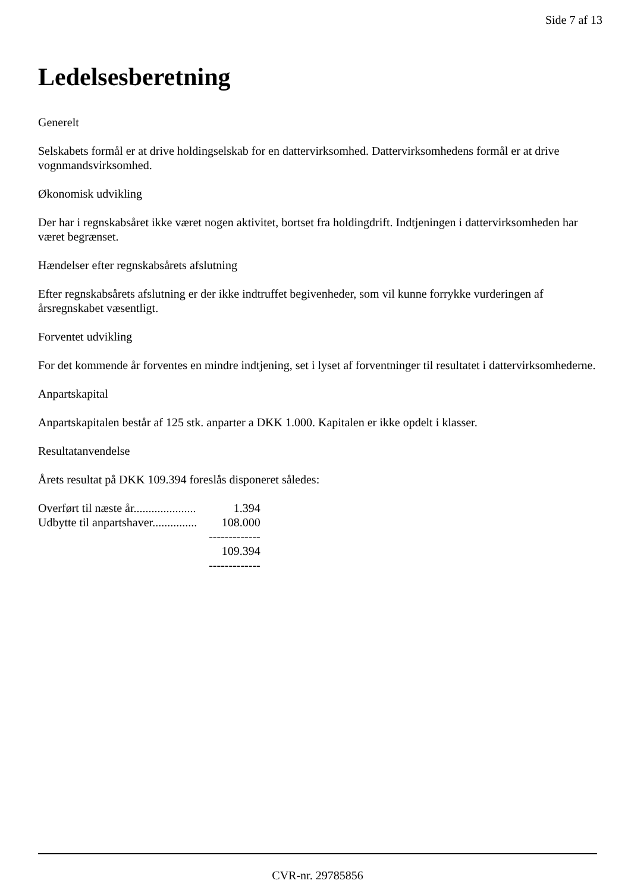Side 7 af 13
Ledelsesberetning
Generelt
Selskabets formål er at drive holdingselskab for en dattervirksomhed. Dattervirksomhedens formål er at drive vognmandsvirksomhed.
Økonomisk udvikling
Der har i regnskabsåret ikke været nogen aktivitet, bortset fra holdingdrift. Indtjeningen i dattervirksomheden har været begrænset.
Hændelser efter regnskabsårets afslutning
Efter regnskabsårets afslutning er der ikke indtruffet begivenheder, som vil kunne forrykke vurderingen af årsregnskabet væsentligt.
Forventet udvikling
For det kommende år forventes en mindre indtjening, set i lyset af forventninger til resultatet i dattervirksomhederne.
Anpartskapital
Anpartskapitalen består af 125 stk. anparter a DKK 1.000. Kapitalen er ikke opdelt i klasser.
Resultatanvendelse
Årets resultat på DKK 109.394 foreslås disponeret således:
| Overført til næste år..................... | 1.394 |
| Udbytte til anpartshaver............... | 108.000 |
| | ------------- |
| | 109.394 |
| | ------------- |
CVR-nr. 29785856